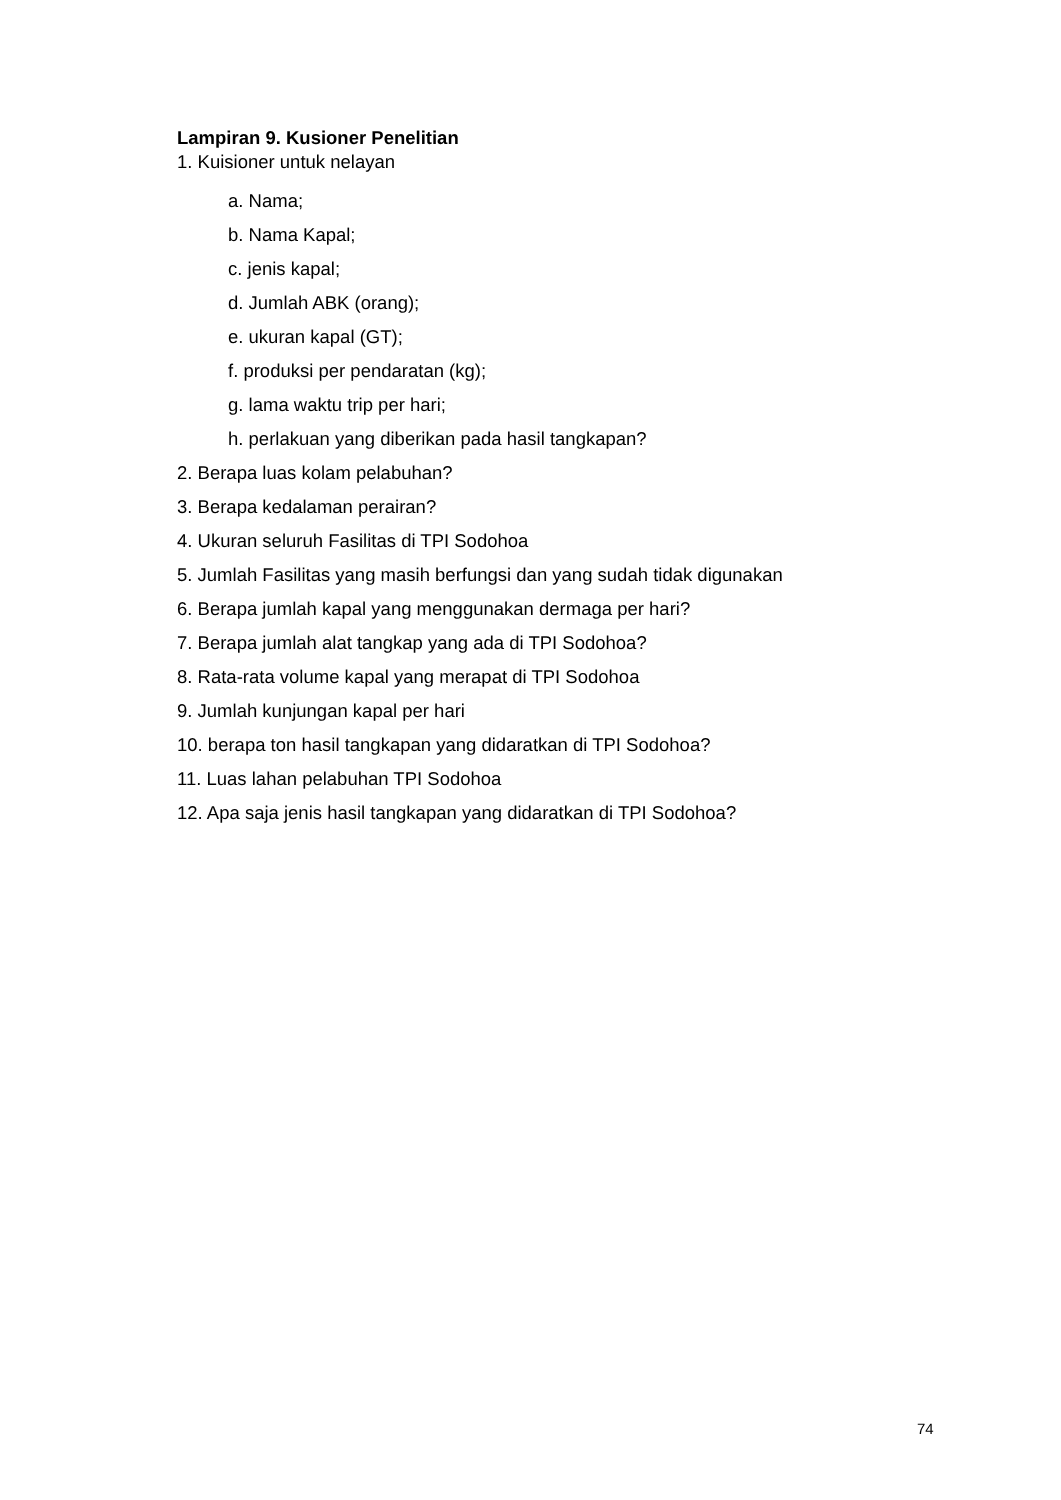Lampiran 9. Kusioner Penelitian
1. Kuisioner untuk nelayan
a. Nama;
b. Nama Kapal;
c. jenis kapal;
d. Jumlah ABK (orang);
e. ukuran kapal (GT);
f. produksi per pendaratan (kg);
g. lama waktu trip per hari;
h. perlakuan yang diberikan pada hasil tangkapan?
2. Berapa luas kolam pelabuhan?
3. Berapa kedalaman perairan?
4. Ukuran seluruh Fasilitas di TPI Sodohoa
5. Jumlah Fasilitas yang masih berfungsi dan yang sudah tidak digunakan
6. Berapa jumlah kapal yang menggunakan dermaga per hari?
7. Berapa jumlah alat tangkap yang ada di TPI Sodohoa?
8. Rata-rata volume kapal yang merapat di TPI Sodohoa
9. Jumlah kunjungan kapal per hari
10. berapa ton hasil tangkapan yang didaratkan di TPI Sodohoa?
11. Luas lahan pelabuhan TPI Sodohoa
12. Apa saja jenis hasil tangkapan yang didaratkan di TPI Sodohoa?
74